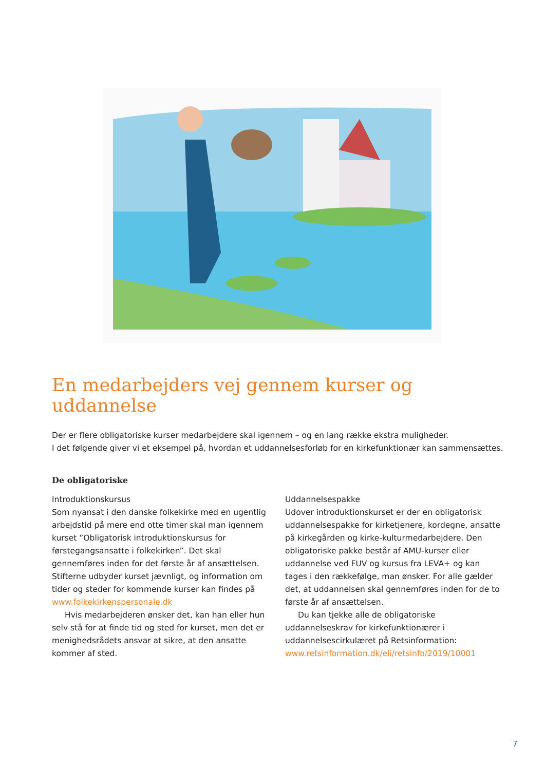En medarbejders vej gennem kurser og uddannelse
Der er flere obligatoriske kurser medarbejdere skal igennem – og en lang række ekstra muligheder.
I det følgende giver vi et eksempel på, hvordan et uddannelsesforløb for en kirkefunktionær kan sammensættes.
De obligatoriske
Introduktionskursus
Som nyansat i den danske folkekirke med en ugentlig arbejdstid på mere end otte timer skal man igennem kurset ”Obligatorisk introduktionskursus for førstegangsansatte i folkekirken”. Det skal gennemføres inden for det første år af ansættelsen. Stifterne udbyder kurset jævnligt, og information om tider og steder for kommende kurser kan findes på www.folkekirkenspersonale.dk
Hvis medarbejderen ønsker det, kan han eller hun selv stå for at finde tid og sted for kurset, men det er menighedsrådets ansvar at sikre, at den ansatte kommer af sted.
Uddannelsespakke
Udover introduktionskurset er der en obligatorisk uddannelsespakke for kirketjenere, kordegne, ansatte på kirkegården og kirke-kulturmedarbejdere. Den obligatoriske pakke består af AMU-kurser eller uddannelse ved FUV og kursus fra LEVA+ og kan tages i den rækkefølge, man ønsker. For alle gælder det, at uddannelsen skal gennemføres inden for de to første år af ansættelsen.
Du kan tjekke alle de obligatoriske uddannelseskrav for kirkefunktionærer i uddannelsescirkulæret på Retsinformation:
www.retsinformation.dk/eli/retsinfo/2019/10001
7